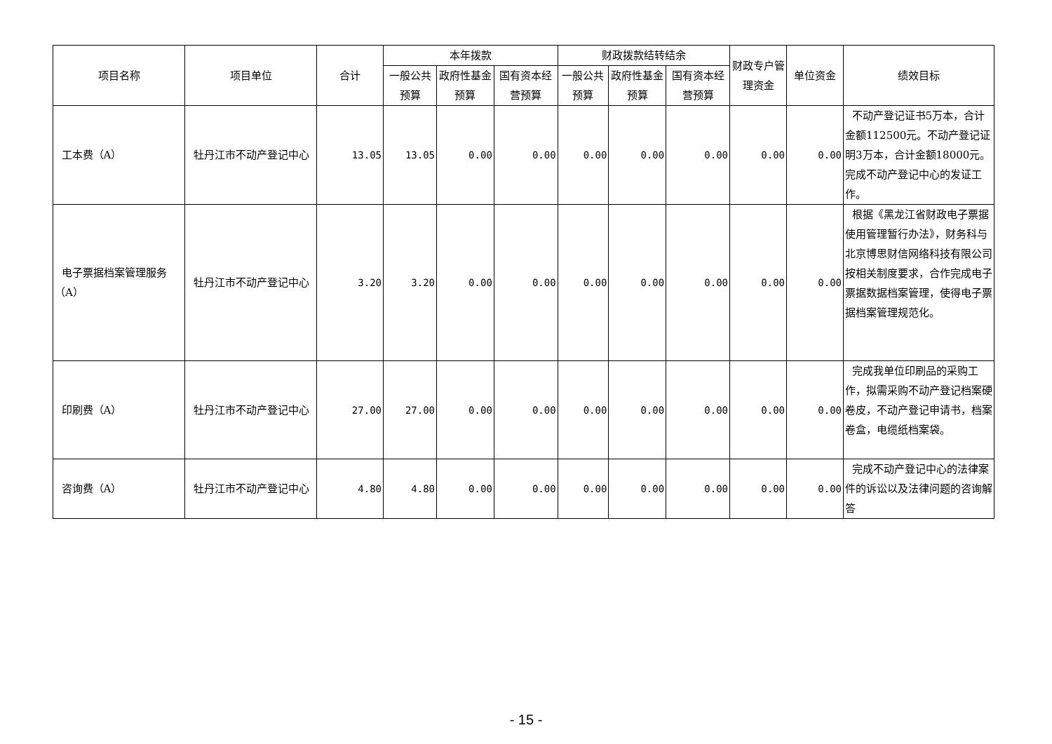| 项目名称 | 项目单位 | 合计 | 本年拨款 | | | 财政拨款结转结余 | | | 财政专户管理资金 | 单位资金 | 绩效目标 |
| --- | --- | --- | --- | --- | --- | --- | --- | --- | --- | --- | --- |
| | | | 一般公共预算 | 政府性基金预算 | 国有资本经营预算 | 一般公共预算 | 政府性基金预算 | 国有资本经营预算 | | | |
| 工本费（A） | 牡丹江市不动产登记中心 | 13.05 | 13.05 | 0.00 | 0.00 | 0.00 | 0.00 | 0.00 | 0.00 | 0.00 | 不动产登记证书5万本，合计金额112500元。不动产登记证明3万本，合计金额18000元。完成不动产登记中心的发证工作。 |
| 电子票据档案管理服务（A） | 牡丹江市不动产登记中心 | 3.20 | 3.20 | 0.00 | 0.00 | 0.00 | 0.00 | 0.00 | 0.00 | 0.00 | 根据《黑龙江省财政电子票据使用管理暂行办法》，财务科与北京博思财信网络科技有限公司按相关制度要求，合作完成电子票据数据档案管理，使得电子票据档案管理规范化。 |
| 印刷费（A） | 牡丹江市不动产登记中心 | 27.00 | 27.00 | 0.00 | 0.00 | 0.00 | 0.00 | 0.00 | 0.00 | 0.00 | 完成我单位印刷品的采购工作，拟需采购不动产登记档案硬卷皮，不动产登记申请书，档案卷盒，电缆纸档案袋。 |
| 咨询费（A） | 牡丹江市不动产登记中心 | 4.80 | 4.80 | 0.00 | 0.00 | 0.00 | 0.00 | 0.00 | 0.00 | 0.00 | 完成不动产登记中心的法律案件的诉讼以及法律问题的咨询解答 |
- 15 -